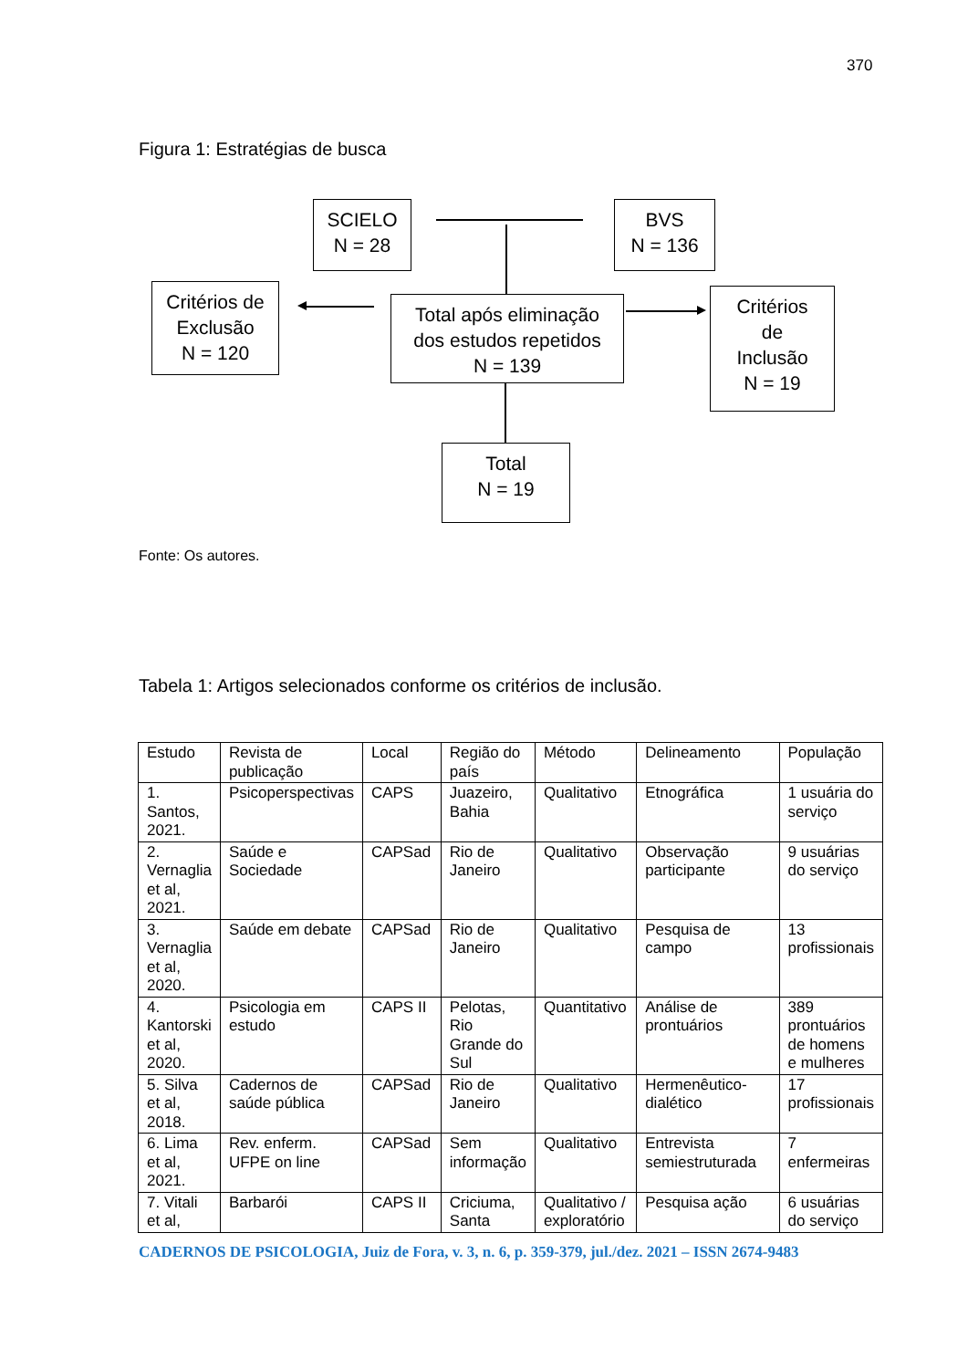370
Figura 1: Estratégias de busca
SCIELO
N = 28
BVS
N = 136
Critérios de
Exclusão
N = 120
Total após eliminação
dos estudos repetidos
N = 139
Critérios
de
Inclusão
N = 19
Total
N = 19
Fonte: Os autores.
Tabela 1: Artigos selecionados conforme os critérios de inclusão.
| Estudo | Revista de publicação | Local | Região do país | Método | Delineamento | População |
| --- | --- | --- | --- | --- | --- | --- |
| 1. Santos, 2021. | Psicoperspectivas | CAPS | Juazeiro, Bahia | Qualitativo | Etnográfica | 1 usuária do serviço |
| 2. Vernaglia et al, 2021. | Saúde e Sociedade | CAPSad | Rio de Janeiro | Qualitativo | Observação participante | 9 usuárias do serviço |
| 3. Vernaglia et al, 2020. | Saúde em debate | CAPSad | Rio de Janeiro | Qualitativo | Pesquisa de campo | 13 profissionais |
| 4. Kantorski et al, 2020. | Psicologia em estudo | CAPS II | Pelotas, Rio Grande do Sul | Quantitativo | Análise de prontuários | 389 prontuários de homens e mulheres |
| 5. Silva et al, 2018. | Cadernos de saúde pública | CAPSad | Rio de Janeiro | Qualitativo | Hermenêutico-dialético | 17 profissionais |
| 6. Lima et al, 2021. | Rev. enferm. UFPE on line | CAPSad | Sem informação | Qualitativo | Entrevista semiestruturada | 7 enfermeiras |
| 7. Vitali et al, | Barbarói | CAPS II | Criciuma, Santa | Qualitativo / exploratório | Pesquisa ação | 6 usuárias do serviço |
CADERNOS DE PSICOLOGIA, Juiz de Fora, v. 3, n. 6, p. 359-379, jul./dez. 2021 – ISSN 2674-9483